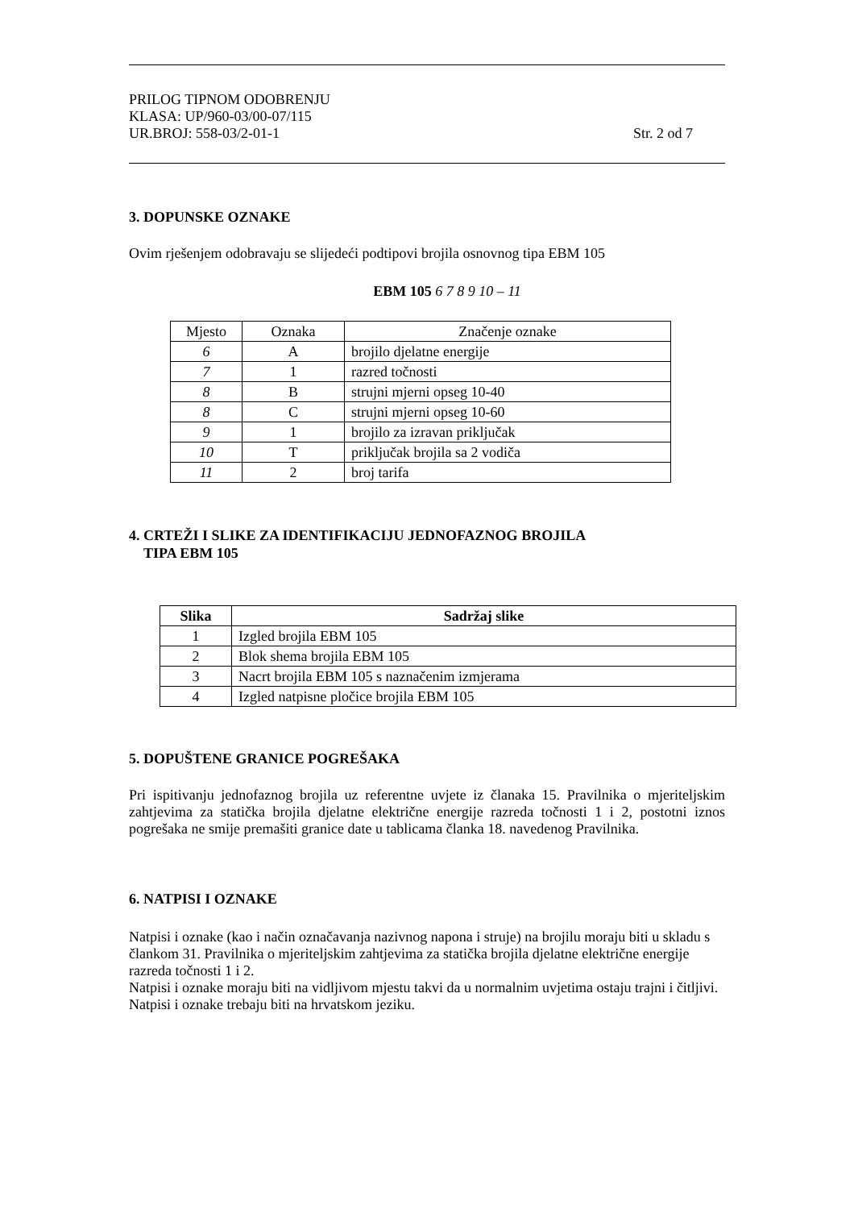PRILOG TIPNOM ODOBRENJU
KLASA: UP/960-03/00-07/115
UR.BROJ: 558-03/2-01-1 Str. 2 od 7
3. DOPUNSKE OZNAKE
Ovim rješenjem odobravaju se slijedeći podtipovi brojila osnovnog tipa EBM 105
EBM 105 6 7 8 9 10 – 11
| Mjesto | Oznaka | Značenje oznake |
| 6 | A | brojilo djelatne energije |
| 7 | 1 | razred točnosti |
| 8 | B | strujni mjerni opseg 10-40 |
| 8 | C | strujni mjerni opseg 10-60 |
| 9 | 1 | brojilo za izravan priključak |
| 10 | T | priključak brojila sa 2 vodiča |
| 11 | 2 | broj tarifa |
4. CRTEŽI I SLIKE ZA IDENTIFIKACIJU JEDNOFAZNOG BROJILA
TIPA EBM 105
| Slika | Sadržaj slike |
| --- | --- |
| 1 | Izgled brojila EBM 105 |
| 2 | Blok shema brojila EBM 105 |
| 3 | Nacrt brojila EBM 105 s naznačenim izmjerama |
| 4 | Izgled natpisne pločice brojila EBM 105 |
5. DOPUŠTENE GRANICE POGREŠAKA
Pri ispitivanju jednofaznog brojila uz referentne uvjete iz članaka 15. Pravilnika o mjeriteljskim zahtjevima za statička brojila djelatne električne energije razreda točnosti 1 i 2, postotni iznos pogrešaka ne smije premašiti granice date u tablicama članka 18. navedenog Pravilnika.
6. NATPISI I OZNAKE
Natpisi i oznake (kao i način označavanja nazivnog napona i struje) na brojilu moraju biti u skladu s člankom 31. Pravilnika o mjeriteljskim zahtjevima za statička brojila djelatne električne energije razreda točnosti 1 i 2.
Natpisi i oznake moraju biti na vidljivom mjestu takvi da u normalnim uvjetima ostaju trajni i čitljivi.
Natpisi i oznake trebaju biti na hrvatskom jeziku.